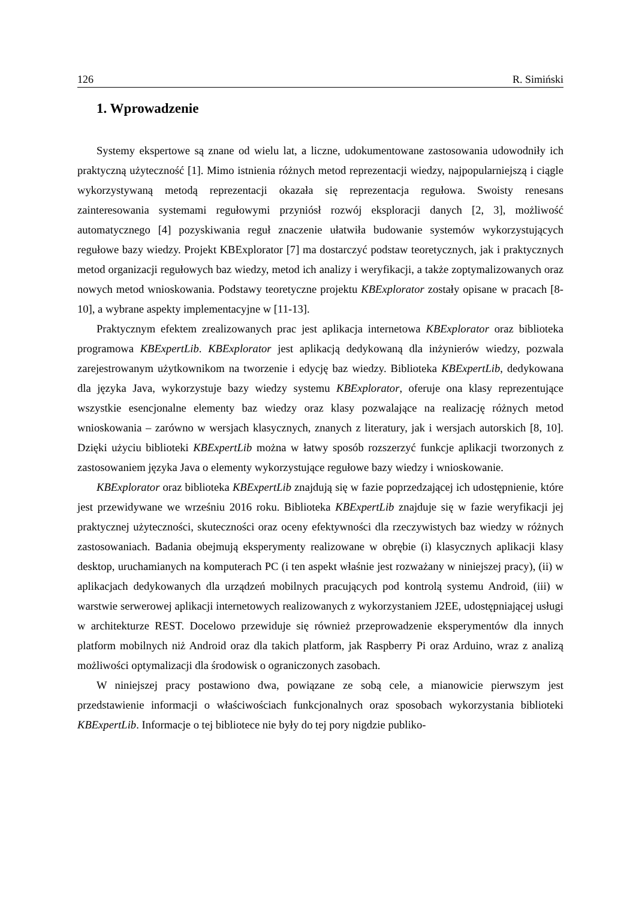126 R. Simiński
1. Wprowadzenie
Systemy ekspertowe są znane od wielu lat, a liczne, udokumentowane zastosowania udowodniły ich praktyczną użyteczność [1]. Mimo istnienia różnych metod reprezentacji wiedzy, najpopularniejszą i ciągle wykorzystywaną metodą reprezentacji okazała się reprezentacja regułowa. Swoisty renesans zainteresowania systemami regułowymi przyniósł rozwój eksploracji danych [2, 3], możliwość automatycznego [4] pozyskiwania reguł znaczenie ułatwiła budowanie systemów wykorzystujących regułowe bazy wiedzy. Projekt KBExplorator [7] ma dostarczyć podstaw teoretycznych, jak i praktycznych metod organizacji regułowych baz wiedzy, metod ich analizy i weryfikacji, a także zoptymalizowanych oraz nowych metod wnioskowania. Podstawy teoretyczne projektu KBExplorator zostały opisane w pracach [8-10], a wybrane aspekty implementacyjne w [11-13].
Praktycznym efektem zrealizowanych prac jest aplikacja internetowa KBExplorator oraz biblioteka programowa KBExpertLib. KBExplorator jest aplikacją dedykowaną dla inżynierów wiedzy, pozwala zarejestrowanym użytkownikom na tworzenie i edycję baz wiedzy. Biblioteka KBExpertLib, dedykowana dla języka Java, wykorzystuje bazy wiedzy systemu KBExplorator, oferuje ona klasy reprezentujące wszystkie esencjonalne elementy baz wiedzy oraz klasy pozwalające na realizację różnych metod wnioskowania – zarówno w wersjach klasycznych, znanych z literatury, jak i wersjach autorskich [8, 10]. Dzięki użyciu biblioteki KBExpertLib można w łatwy sposób rozszerzyć funkcje aplikacji tworzonych z zastosowaniem języka Java o elementy wykorzystujące regułowe bazy wiedzy i wnioskowanie.
KBExplorator oraz biblioteka KBExpertLib znajdują się w fazie poprzedzającej ich udostępnienie, które jest przewidywane we wrześniu 2016 roku. Biblioteka KBExpertLib znajduje się w fazie weryfikacji jej praktycznej użyteczności, skuteczności oraz oceny efektywności dla rzeczywistych baz wiedzy w różnych zastosowaniach. Badania obejmują eksperymenty realizowane w obrębie (i) klasycznych aplikacji klasy desktop, uruchamianych na komputerach PC (i ten aspekt właśnie jest rozważany w niniejszej pracy), (ii) w aplikacjach dedykowanych dla urządzeń mobilnych pracujących pod kontrolą systemu Android, (iii) w warstwie serwerowej aplikacji internetowych realizowanych z wykorzystaniem J2EE, udostępniającej usługi w architekturze REST. Docelowo przewiduje się również przeprowadzenie eksperymentów dla innych platform mobilnych niż Android oraz dla takich platform, jak Raspberry Pi oraz Arduino, wraz z analizą możliwości optymalizacji dla środowisk o ograniczonych zasobach.
W niniejszej pracy postawiono dwa, powiązane ze sobą cele, a mianowicie pierwszym jest przedstawienie informacji o właściwościach funkcjonalnych oraz sposobach wykorzystania biblioteki KBExpertLib. Informacje o tej bibliotece nie były do tej pory nigdzie publiko-